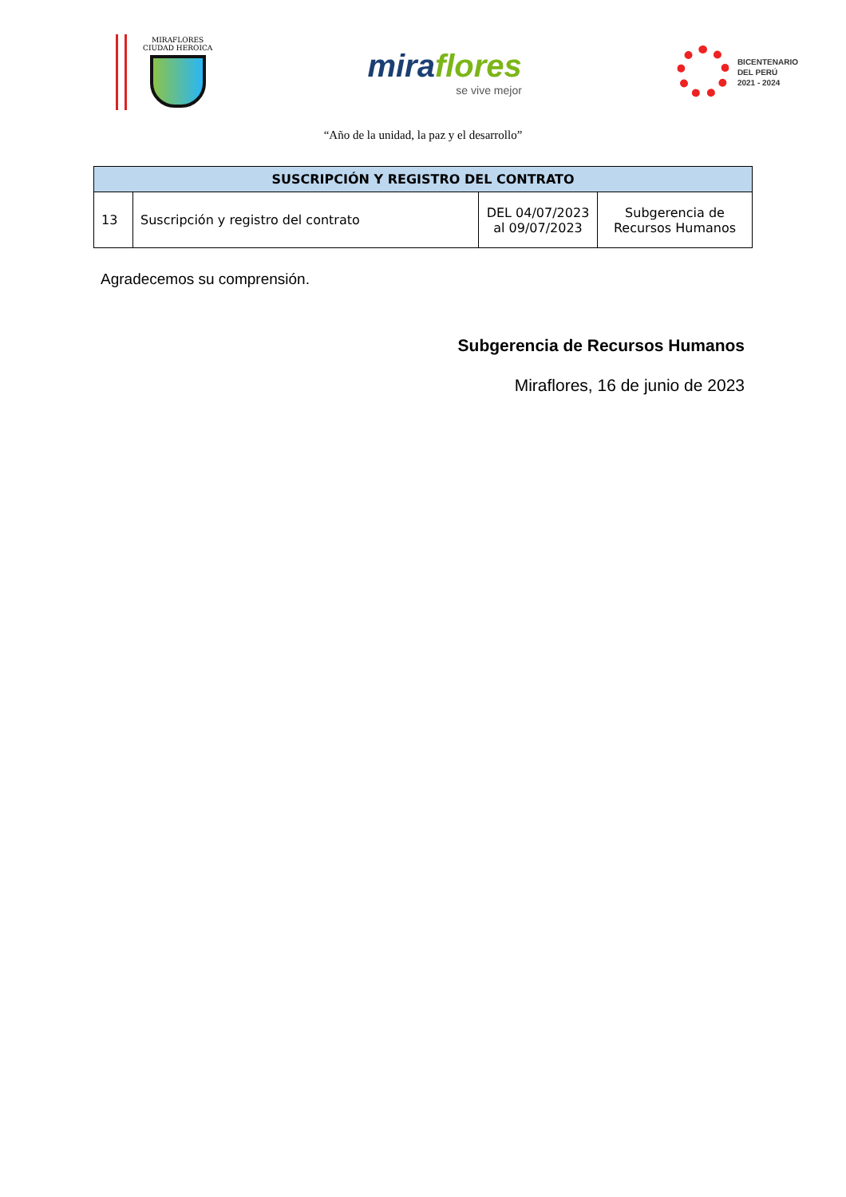MIRAFLORES
CIUDAD HEROICA
miraflores
se vive mejor
BICENTENARIO
DEL PERÚ
2021 - 2024
“Año de la unidad, la paz y el desarrollo”
| SUSCRIPCIÓN Y REGISTRO DEL CONTRATO | | | |
| --- | --- | --- | --- |
| 13 | Suscripción y registro del contrato | DEL 04/07/2023 al 09/07/2023 | Subgerencia de Recursos Humanos |
Agradecemos su comprensión.
Subgerencia de Recursos Humanos
Miraflores, 16 de junio de 2023